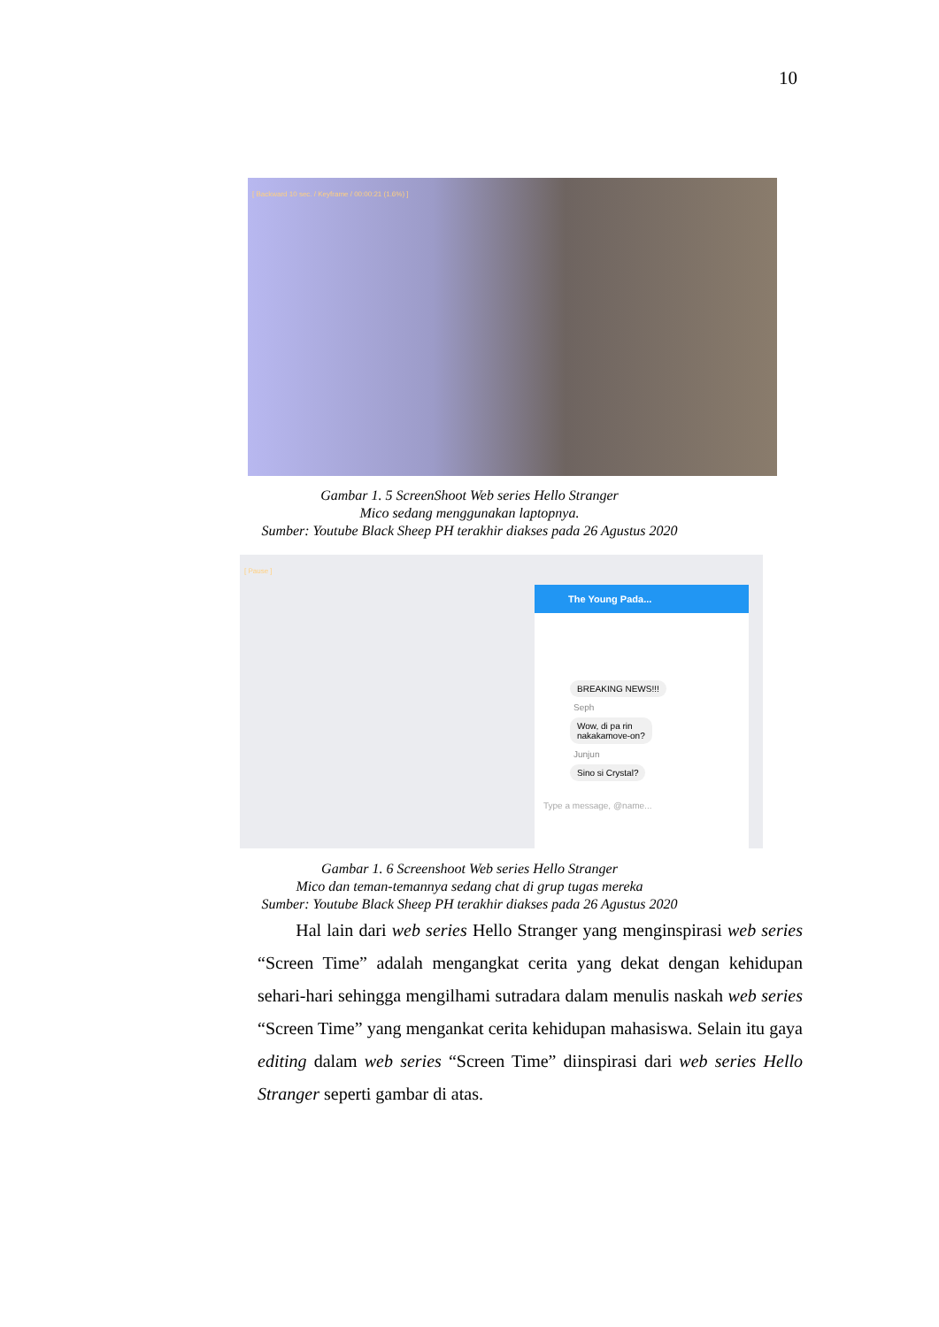10
[ Backward 10 sec. / Keyframe / 00:00:21 (1.6%) ]
Gambar 1. 5 ScreenShoot Web series Hello Stranger
Mico sedang menggunakan laptopnya.
Sumber: Youtube Black Sheep PH terakhir diakses pada 26 Agustus 2020
[ Pause ]
The Young Pada...
BREAKING NEWS!!!
Seph
Wow, di pa rin
nakakamove-on?
Junjun
Sino si Crystal?
Type a message, @name...
Gambar 1. 6 Screenshoot Web series Hello Stranger
Mico dan teman-temannya sedang chat di grup tugas mereka
Sumber: Youtube Black Sheep PH terakhir diakses pada 26 Agustus 2020
Hal lain dari web series Hello Stranger yang menginspirasi web series “Screen Time” adalah mengangkat cerita yang dekat dengan kehidupan sehari-hari sehingga mengilhami sutradara dalam menulis naskah web series “Screen Time” yang mengankat cerita kehidupan mahasiswa. Selain itu gaya editing dalam web series “Screen Time” diinspirasi dari web series Hello Stranger seperti gambar di atas.